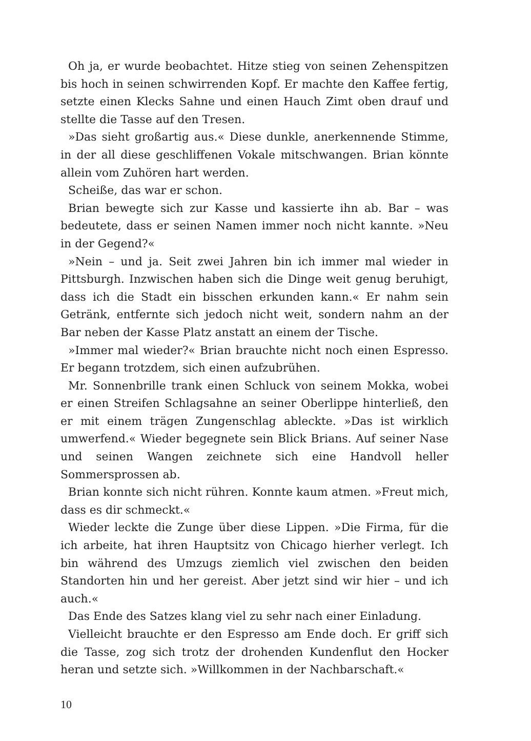Oh ja, er wurde beobachtet. Hitze stieg von seinen Zehenspitzen bis hoch in seinen schwirrenden Kopf. Er machte den Kaffee fertig, setzte einen Klecks Sahne und einen Hauch Zimt oben drauf und stellte die Tasse auf den Tresen.
»Das sieht großartig aus.« Diese dunkle, anerkennende Stimme, in der all diese geschliffenen Vokale mitschwangen. Brian könnte allein vom Zuhören hart werden.
Scheiße, das war er schon.
Brian bewegte sich zur Kasse und kassierte ihn ab. Bar – was bedeutete, dass er seinen Namen immer noch nicht kannte. »Neu in der Gegend?«
»Nein – und ja. Seit zwei Jahren bin ich immer mal wieder in Pittsburgh. Inzwischen haben sich die Dinge weit genug beruhigt, dass ich die Stadt ein bisschen erkunden kann.« Er nahm sein Getränk, entfernte sich jedoch nicht weit, sondern nahm an der Bar neben der Kasse Platz anstatt an einem der Tische.
»Immer mal wieder?« Brian brauchte nicht noch einen Espresso. Er begann trotzdem, sich einen aufzubrühen.
Mr. Sonnenbrille trank einen Schluck von seinem Mokka, wobei er einen Streifen Schlagsahne an seiner Oberlippe hinterließ, den er mit einem trägen Zungenschlag ableckte. »Das ist wirklich umwerfend.« Wieder begegnete sein Blick Brians. Auf seiner Nase und seinen Wangen zeichnete sich eine Handvoll heller Sommersprossen ab.
Brian konnte sich nicht rühren. Konnte kaum atmen. »Freut mich, dass es dir schmeckt.«
Wieder leckte die Zunge über diese Lippen. »Die Firma, für die ich arbeite, hat ihren Hauptsitz von Chicago hierher verlegt. Ich bin während des Umzugs ziemlich viel zwischen den beiden Standorten hin und her gereist. Aber jetzt sind wir hier – und ich auch.«
Das Ende des Satzes klang viel zu sehr nach einer Einladung.
Vielleicht brauchte er den Espresso am Ende doch. Er griff sich die Tasse, zog sich trotz der drohenden Kundenflut den Hocker heran und setzte sich. »Willkommen in der Nachbarschaft.«
10